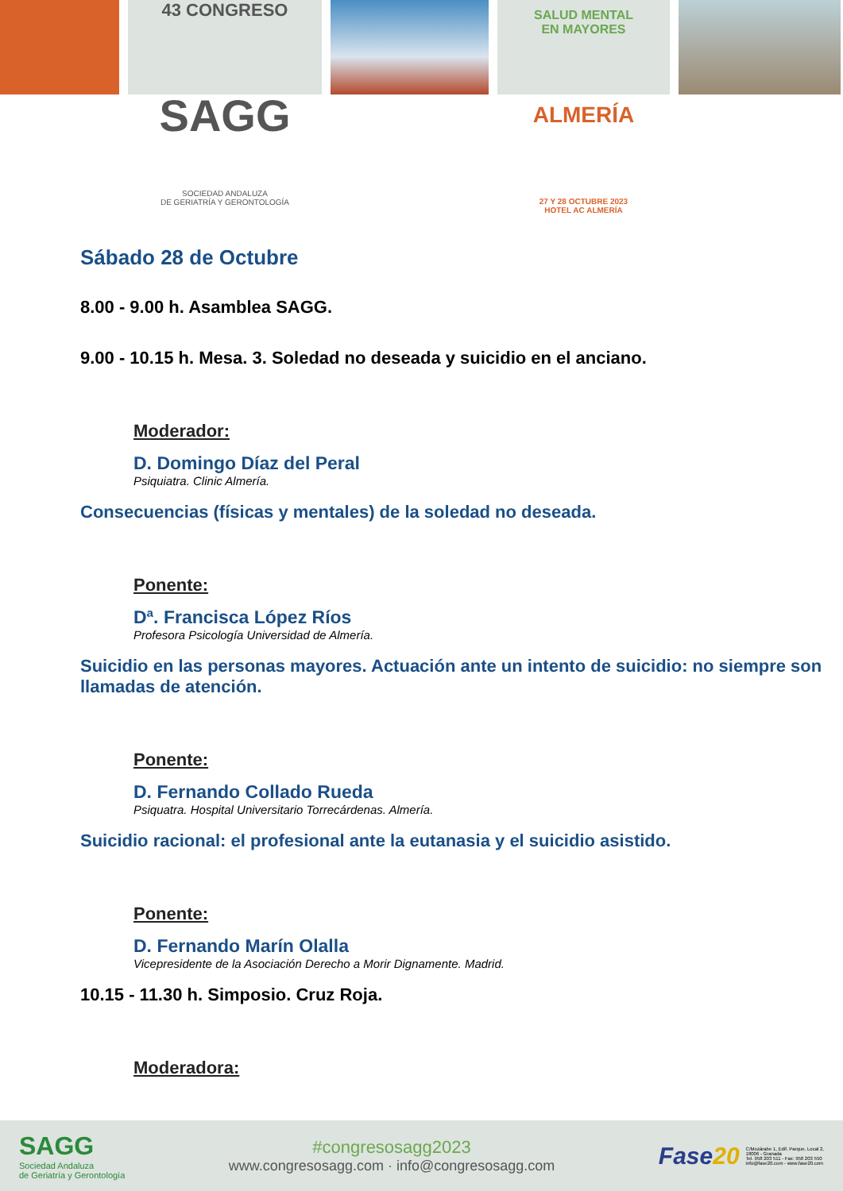43 CONGRESO
SAGG
SOCIEDAD ANDALUZA
DE GERIATRÍA Y GERONTOLOGÍA
SALUD MENTAL
EN MAYORES
ALMERÍA
27 Y 28 OCTUBRE 2023
HOTEL AC ALMERÍA
Sábado 28 de Octubre
8.00 - 9.00 h. Asamblea SAGG.
9.00 - 10.15 h. Mesa. 3. Soledad no deseada y suicidio en el anciano.
Moderador:
D. Domingo Díaz del Peral
Psiquiatra. Clinic Almería.
Consecuencias (físicas y mentales) de la soledad no deseada.
Ponente:
Dª. Francisca López Ríos
Profesora Psicología Universidad de Almería.
Suicidio en las personas mayores. Actuación ante un intento de suicidio: no siempre son llamadas de atención.
Ponente:
D. Fernando Collado Rueda
Psiquatra. Hospital Universitario Torrecárdenas. Almería.
Suicidio racional: el profesional ante la eutanasia y el suicidio asistido.
Ponente:
D. Fernando Marín Olalla
Vicepresidente de la Asociación Derecho a Morir Dignamente. Madrid.
10.15 - 11.30 h. Simposio. Cruz Roja.
Moderadora:
SAGG
Sociedad Andaluza
de Geriatría y Gerontología
#congresosagg2023
www.congresosagg.com · info@congresosagg.com
Fase20 C/Mozárabe 1, Edif. Parque, Local 2,
18006 - Granada
Tel. 958 203 511 - Fax: 958 203 550
info@fase20.com - www.fase20.com